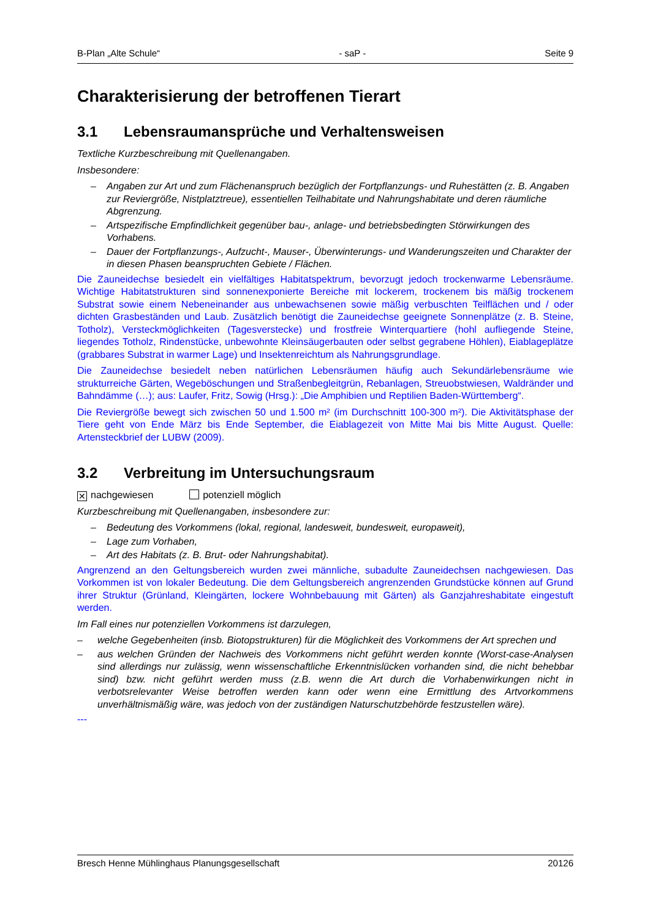B-Plan „Alte Schule“- saP - Seite 9
Charakterisierung der betroffenen Tierart
3.1 Lebensraumansprüche und Verhaltensweisen
Textliche Kurzbeschreibung mit Quellenangaben.
Insbesondere:
– Angaben zur Art und zum Flächenanspruch bezüglich der Fortpflanzungs- und Ruhestätten (z. B. Angaben zur Reviergröße, Nistplatztreue), essentiellen Teilhabitate und Nahrungshabitate und deren räumliche Abgrenzung.
– Artspezifische Empfindlichkeit gegenüber bau-, anlage- und betriebsbedingten Störwirkungen des Vorhabens.
– Dauer der Fortpflanzungs-, Aufzucht-, Mauser-, Überwinterungs- und Wanderungszeiten und Charakter der in diesen Phasen beanspruchten Gebiete / Flächen.
Die Zauneidechse besiedelt ein vielfältiges Habitatspektrum, bevorzugt jedoch trockenwarme Lebensräume. Wichtige Habitatstrukturen sind sonnenexponierte Bereiche mit lockerem, trockenem bis mäßig trockenem Substrat sowie einem Nebeneinander aus unbewachsenen sowie mäßig verbuschten Teilflächen und / oder dichten Grasbeständen und Laub. Zusätzlich benötigt die Zauneidechse geeignete Sonnenplätze (z. B. Steine, Totholz), Versteckmöglichkeiten (Tagesverstecke) und frostfreie Winterquartiere (hohl aufliegende Steine, liegendes Totholz, Rindenstücke, unbewohnte Kleinsäugerbauten oder selbst gegrabene Höhlen), Eiablageplätze (grabbares Substrat in warmer Lage) und Insektenreichtum als Nahrungsgrundlage.
Die Zauneidechse besiedelt neben natürlichen Lebensräumen häufig auch Sekundärlebensräume wie strukturreiche Gärten, Wegeböschungen und Straßenbegleitgrün, Rebanlagen, Streuobstwiesen, Waldränder und Bahndämme (…); aus: Laufer, Fritz, Sowig (Hrsg.): „Die Amphibien und Reptilien Baden-Württemberg“.
Die Reviergröße bewegt sich zwischen 50 und 1.500 m² (im Durchschnitt 100-300 m²). Die Aktivitätsphase der Tiere geht von Ende März bis Ende September, die Eiablagezeit von Mitte Mai bis Mitte August. Quelle: Artensteckbrief der LUBW (2009).
3.2 Verbreitung im Untersuchungsraum
✕ nachgewiesen potenziell möglich
Kurzbeschreibung mit Quellenangaben, insbesondere zur:
– Bedeutung des Vorkommens (lokal, regional, landesweit, bundesweit, europaweit),
– Lage zum Vorhaben,
– Art des Habitats (z. B. Brut- oder Nahrungshabitat).
Angrenzend an den Geltungsbereich wurden zwei männliche, subadulte Zauneidechsen nachgewiesen. Das Vorkommen ist von lokaler Bedeutung. Die dem Geltungsbereich angrenzenden Grundstücke können auf Grund ihrer Struktur (Grünland, Kleingärten, lockere Wohnbebauung mit Gärten) als Ganzjahreshabitate eingestuft werden.
Im Fall eines nur potenziellen Vorkommens ist darzulegen,
– welche Gegebenheiten (insb. Biotopstrukturen) für die Möglichkeit des Vorkommens der Art sprechen und
– aus welchen Gründen der Nachweis des Vorkommens nicht geführt werden konnte (Worst-case-Analysen sind allerdings nur zulässig, wenn wissenschaftliche Erkenntnislücken vorhanden sind, die nicht behebbar sind) bzw. nicht geführt werden muss (z.B. wenn die Art durch die Vorhabenwirkungen nicht in verbotsrelevanter Weise betroffen werden kann oder wenn eine Ermittlung des Artvorkommens unverhältnismäßig wäre, was jedoch von der zuständigen Naturschutzbehörde festzustellen wäre).
---
Bresch Henne Mühlinghaus Planungsgesellschaft 20126